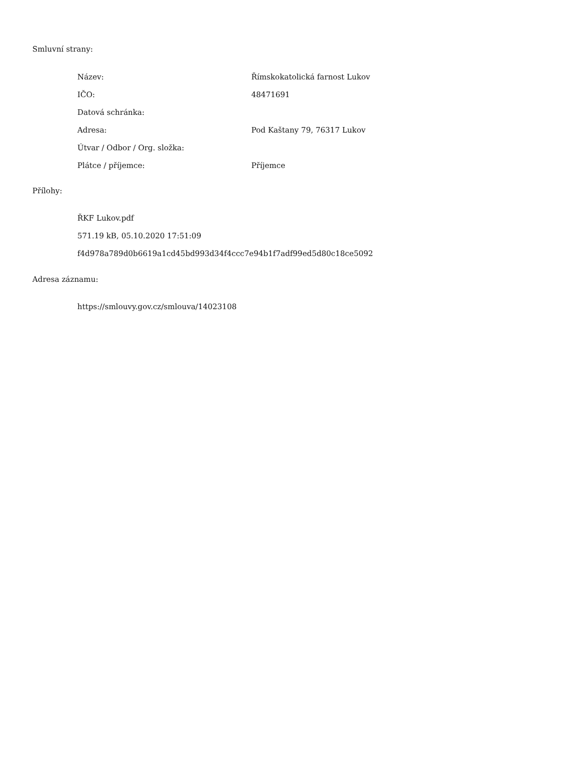Smluvní strany:
| Název: | Římskokatolická farnost Lukov |
| IČO: | 48471691 |
| Datová schránka: | |
| Adresa: | Pod Kaštany 79, 76317 Lukov |
| Útvar / Odbor / Org. složka: | |
| Plátce / příjemce: | Příjemce |
Přílohy:
ŘKF Lukov.pdf
571.19 kB, 05.10.2020 17:51:09
f4d978a789d0b6619a1cd45bd993d34f4ccc7e94b1f7adf99ed5d80c18ce5092
Adresa záznamu:
https://smlouvy.gov.cz/smlouva/14023108